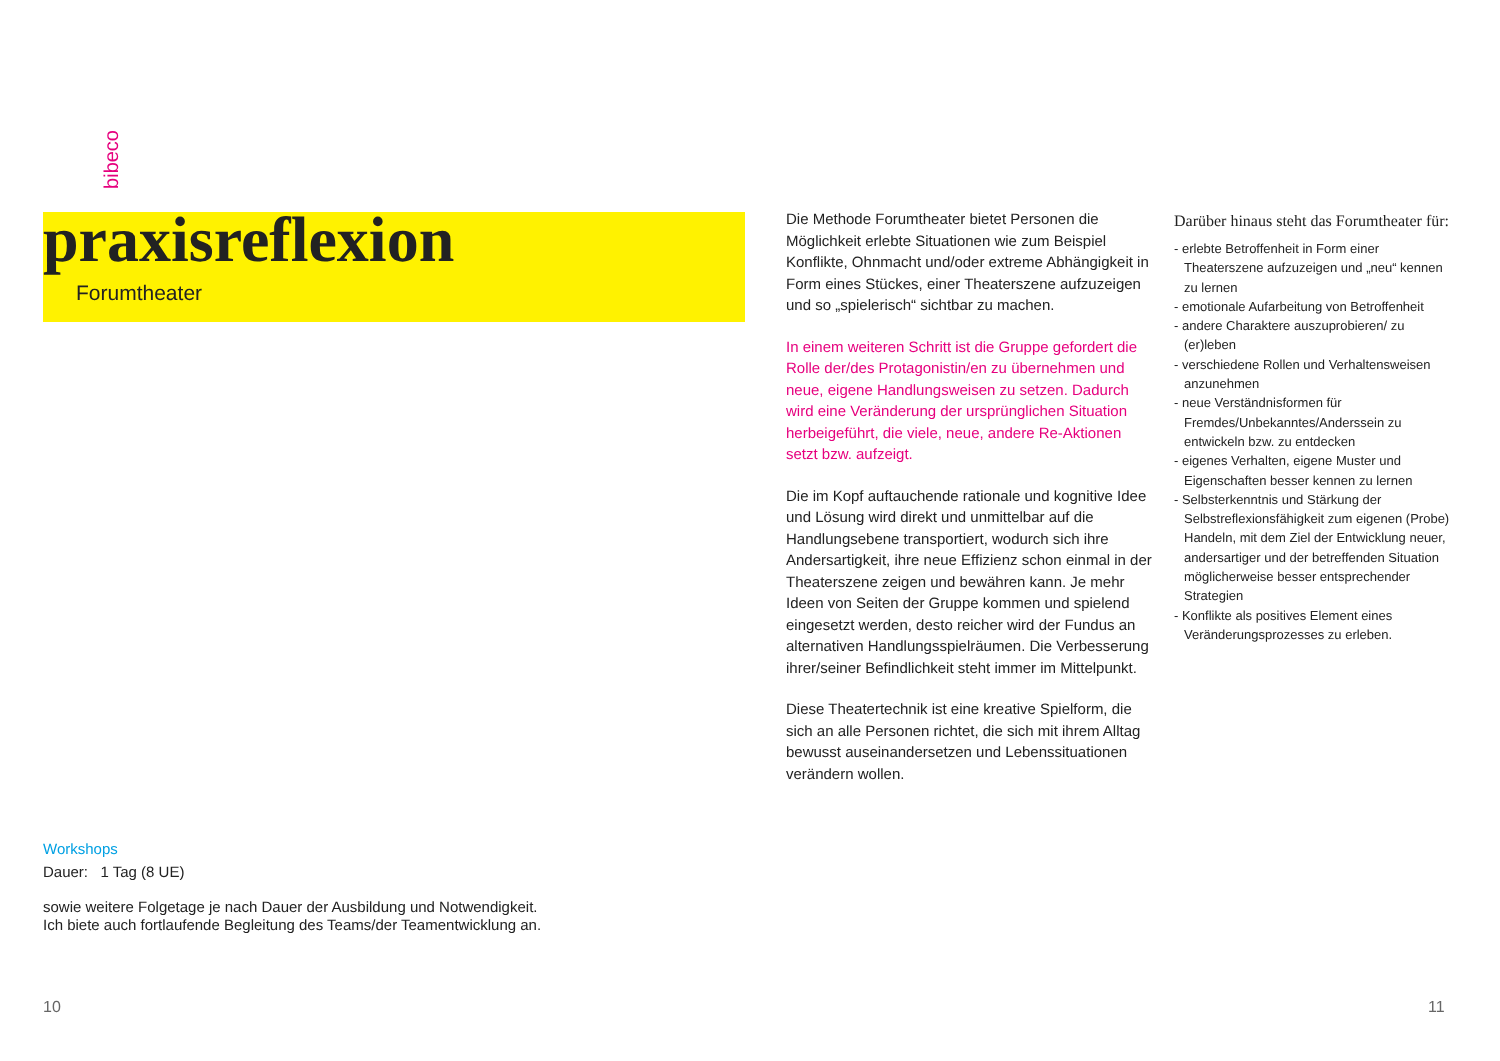bibeco
praxisreflexion
Forumtheater
Die Methode Forumtheater bietet Personen die Möglichkeit erlebte Situationen wie zum Beispiel Konflikte, Ohnmacht und/oder extreme Abhängigkeit in Form eines Stückes, einer Theaterszene aufzuzeigen und so „spielerisch“ sichtbar zu machen.
In einem weiteren Schritt ist die Gruppe gefordert die Rolle der/des Protagonistin/en zu übernehmen und neue, eigene Handlungsweisen zu setzen. Dadurch wird eine Veränderung der ursprünglichen Situation herbeigeführt, die viele, neue, andere Re-Aktionen setzt bzw. aufzeigt.
Die im Kopf auftauchende rationale und kognitive Idee und Lösung wird direkt und unmittelbar auf die Handlungsebene transportiert, wodurch sich ihre Andersartigkeit, ihre neue Effizienz schon einmal in der Theaterszene zeigen und bewähren kann. Je mehr Ideen von Seiten der Gruppe kommen und spielend eingesetzt werden, desto reicher wird der Fundus an alternativen Handlungsspielräumen. Die Verbesserung ihrer/seiner Befindlichkeit steht immer im Mittelpunkt.
Diese Theatertechnik ist eine kreative Spielform, die sich an alle Personen richtet, die sich mit ihrem Alltag bewusst auseinandersetzen und Lebenssituationen verändern wollen.
Darüber hinaus steht das Forumtheater für:
- erlebte Betroffenheit in Form einer Theaterszene aufzuzeigen und „neu“ kennen zu lernen
- emotionale Aufarbeitung von Betroffenheit
- andere Charaktere auszuprobieren/ zu (er)leben
- verschiedene Rollen und Verhaltensweisen anzunehmen
- neue Verständnisformen für Fremdes/Unbekanntes/Anderssein zu entwickeln bzw. zu entdecken
- eigenes Verhalten, eigene Muster und Eigenschaften besser kennen zu lernen
- Selbsterkenntnis und Stärkung der Selbstreflexionsfähigkeit zum eigenen (Probe) Handeln, mit dem Ziel der Entwicklung neuer, andersartiger und der betreffenden Situation möglicherweise besser entsprechender Strategien
- Konflikte als positives Element eines Veränderungsprozesses zu erleben.
Workshops
Dauer: 1 Tag (8 UE)
sowie weitere Folgetage je nach Dauer der Ausbildung und Notwendigkeit.
Ich biete auch fortlaufende Begleitung des Teams/der Teamentwicklung an.
10 11